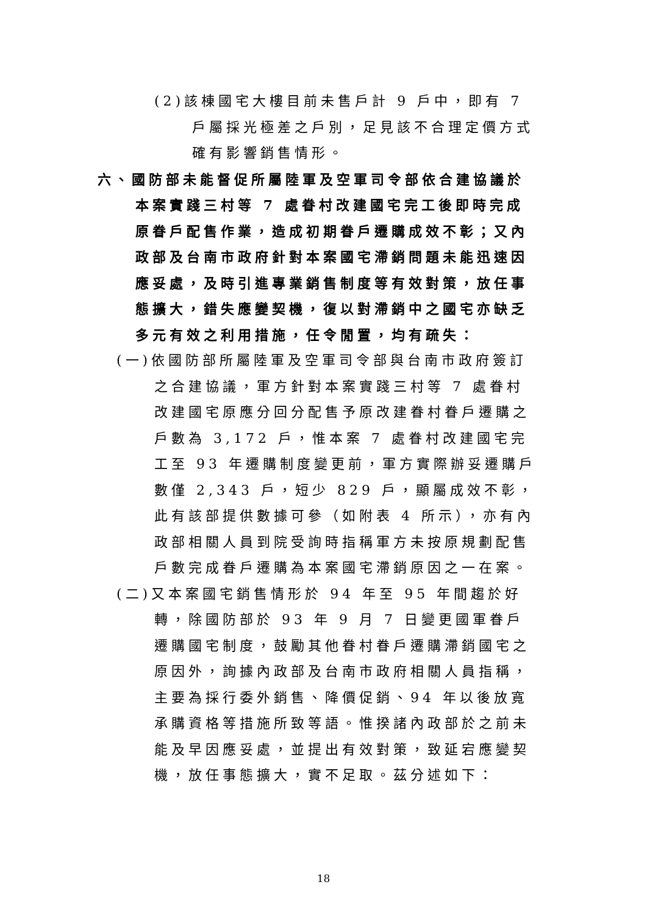(2)該棟國宅大樓目前未售戶計 9 戶中，即有 7 戶屬採光極差之戶別，足見該不合理定價方式確有影響銷售情形。
六、國防部未能督促所屬陸軍及空軍司令部依合建協議於本案實踐三村等 7 處眷村改建國宅完工後即時完成原眷戶配售作業，造成初期眷戶遷購成效不彰；又內政部及台南市政府針對本案國宅滯銷問題未能迅速因應妥處，及時引進專業銷售制度等有效對策，放任事態擴大，錯失應變契機，復以對滯銷中之國宅亦缺乏多元有效之利用措施，任令閒置，均有疏失：
(一)依國防部所屬陸軍及空軍司令部與台南市政府簽訂之合建協議，軍方針對本案實踐三村等 7 處眷村改建國宅原應分回分配售予原改建眷村眷戶遷購之戶數為 3,172 戶，惟本案 7 處眷村改建國宅完工至 93 年遷購制度變更前，軍方實際辦妥遷購戶數僅 2,343 戶，短少 829 戶，顯屬成效不彰，此有該部提供數據可參（如附表 4 所示），亦有內政部相關人員到院受詢時指稱軍方未按原規劃配售戶數完成眷戶遷購為本案國宅滯銷原因之一在案。
(二)又本案國宅銷售情形於 94 年至 95 年間趨於好轉，除國防部於 93 年 9 月 7 日變更國軍眷戶遷購國宅制度，鼓勵其他眷村眷戶遷購滯銷國宅之原因外，詢據內政部及台南市政府相關人員指稱，主要為採行委外銷售、降價促銷、94 年以後放寬承購資格等措施所致等語。惟揆諸內政部於之前未能及早因應妥處，並提出有效對策，致延宕應變契機，放任事態擴大，實不足取。茲分述如下：
18